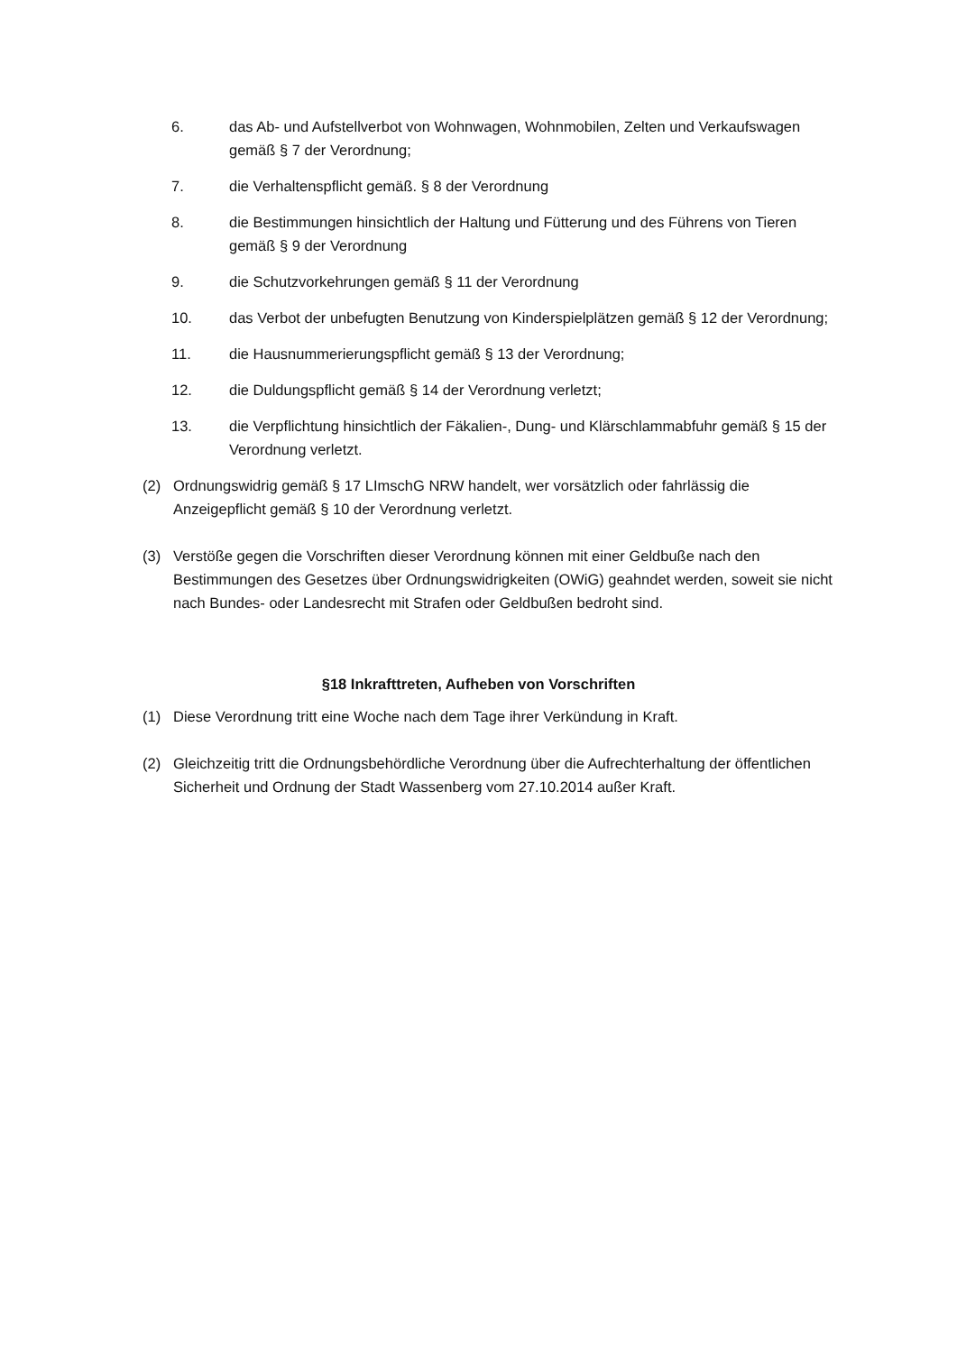6. das Ab- und Aufstellverbot von Wohnwagen, Wohnmobilen, Zelten und Verkaufswagen gemäß § 7 der Verordnung;
7. die Verhaltenspflicht gemäß. § 8 der Verordnung
8. die Bestimmungen hinsichtlich der Haltung und Fütterung und des Führens von Tieren gemäß § 9 der Verordnung
9. die Schutzvorkehrungen gemäß § 11 der Verordnung
10. das Verbot der unbefugten Benutzung von Kinderspielplätzen gemäß § 12 der Verordnung;
11. die Hausnummerierungspflicht gemäß § 13 der Verordnung;
12. die Duldungspflicht gemäß § 14 der Verordnung verletzt;
13. die Verpflichtung hinsichtlich der Fäkalien-, Dung- und Klärschlammabfuhr gemäß § 15 der Verordnung verletzt.
(2) Ordnungswidrig gemäß § 17 LImschG NRW handelt, wer vorsätzlich oder fahrlässig die Anzeigepflicht gemäß § 10 der Verordnung verletzt.
(3) Verstöße gegen die Vorschriften dieser Verordnung können mit einer Geldbuße nach den Bestimmungen des Gesetzes über Ordnungswidrigkeiten (OWiG) geahndet werden, soweit sie nicht nach Bundes- oder Landesrecht mit Strafen oder Geldbußen bedroht sind.
§18 Inkrafttreten, Aufheben von Vorschriften
(1) Diese Verordnung tritt eine Woche nach dem Tage ihrer Verkündung in Kraft.
(2) Gleichzeitig tritt die Ordnungsbehördliche Verordnung über die Aufrechterhaltung der öffentlichen Sicherheit und Ordnung der Stadt Wassenberg vom 27.10.2014 außer Kraft.